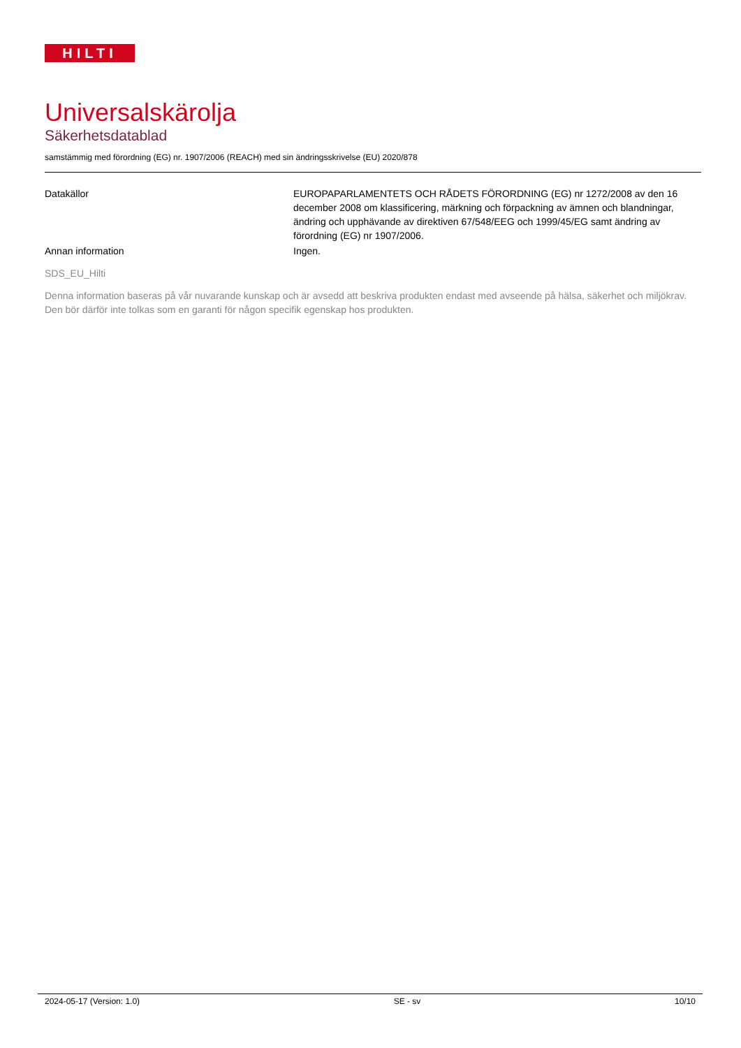HILTI
Universalskärolja
Säkerhetsdatablad
samstämmig med förordning (EG) nr. 1907/2006 (REACH) med sin ändringsskrivelse (EU) 2020/878
Datakällor EUROPAPARLAMENTETS OCH RÅDETS FÖRORDNING (EG) nr 1272/2008 av den 16 december 2008 om klassificering, märkning och förpackning av ämnen och blandningar, ändring och upphävande av direktiven 67/548/EEG och 1999/45/EG samt ändring av förordning (EG) nr 1907/2006.
Annan information Ingen.
SDS_EU_Hilti
Denna information baseras på vår nuvarande kunskap och är avsedd att beskriva produkten endast med avseende på hälsa, säkerhet och miljökrav. Den bör därför inte tolkas som en garanti för någon specifik egenskap hos produkten.
2024-05-17 (Version: 1.0) SE - sv 10/10